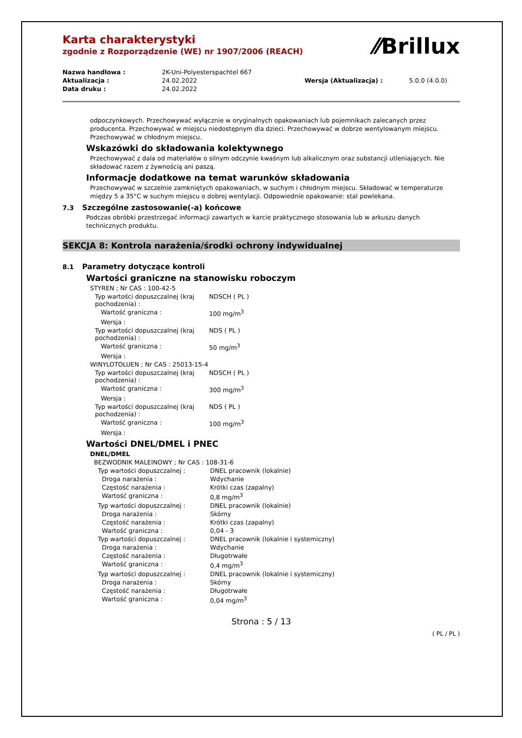⁄⁄Brillux
Karta charakterystyki
zgodnie z Rozporządzenie (WE) nr 1907/2006 (REACH)
| Nazwa handlowa : | 2K-Uni-Polyesterspachtel 667 | | |
| Aktualizacja : | 24.02.2022 | Wersja (Aktualizacja) : | 5.0.0 (4.0.0) |
| Data druku : | 24.02.2022 | | |
odpoczynkowych. Przechowywać wyłącznie w oryginalnych opakowaniach lub pojemnikach zalecanych przez producenta. Przechowywać w miejscu niedostępnym dla dzieci. Przechowywać w dobrze wentylowanym miejscu. Przechowywać w chłodnym miejscu.
Wskazówki do składowania kolektywnego
Przechowywać z dala od materiałów o silnym odczynie kwaśnym lub alkalicznym oraz substancji utleniających. Nie składować razem z żywnością ani paszą.
Informacje dodatkowe na temat warunków składowania
Przechowywać w szczelnie zamkniętych opakowaniach, w suchym i chłodnym miejscu. Składować w temperaturze między 5 a 35°C w suchym miejscu o dobrej wentylacji. Odpowiednie opakowanie: stal powlekana.
7.3 Szczególne zastosowanie(-a) końcowe
Podczas obróbki przestrzegać informacji zawartych w karcie praktycznego stosowania lub w arkuszu danych technicznych produktu.
SEKCJA 8: Kontrola narażenia/środki ochrony indywidualnej
8.1 Parametry dotyczące kontroli
Wartości graniczne na stanowisku roboczym
| STYREN ; Nr CAS : 100-42-5 | |
| Typ wartości dopuszczalnej (kraj pochodzenia) : | NDSCH ( PL ) |
| Wartość graniczna : | 100 mg/m<sup>3</sup> |
| Wersja : | |
| Typ wartości dopuszczalnej (kraj pochodzenia) : | NDS ( PL ) |
| Wartość graniczna : | 50 mg/m<sup>3</sup> |
| Wersja : | |
| WINYLOTOLUEN ; Nr CAS : 25013-15-4 | |
| Typ wartości dopuszczalnej (kraj pochodzenia) : | NDSCH ( PL ) |
| Wartość graniczna : | 300 mg/m<sup>3</sup> |
| Wersja : | |
| Typ wartości dopuszczalnej (kraj pochodzenia) : | NDS ( PL ) |
| Wartość graniczna : | 100 mg/m<sup>3</sup> |
| Wersja : | |
Wartości DNEL/DMEL i PNEC
DNEL/DMEL
| BEZWODNIK MALEINOWY ; Nr CAS : 108-31-6 | |
| Typ wartości dopuszczalnej : | DNEL pracownik (lokalnie) |
| Droga narażenia : | Wdychanie |
| Częstość narażenia : | Krótki czas (zapalny) |
| Wartość graniczna : | 0,8 mg/m<sup>3</sup> |
| Typ wartości dopuszczalnej : | DNEL pracownik (lokalnie) |
| Droga narażenia : | Skórny |
| Częstość narażenia : | Krótki czas (zapalny) |
| Wartość graniczna : | 0,04 - 3 |
| Typ wartości dopuszczalnej : | DNEL pracownik (lokalnie i systemiczny) |
| Droga narażenia : | Wdychanie |
| Częstość narażenia : | Długotrwałe |
| Wartość graniczna : | 0,4 mg/m<sup>3</sup> |
| Typ wartości dopuszczalnej : | DNEL pracownik (lokalnie i systemiczny) |
| Droga narażenia : | Skórny |
| Częstość narażenia : | Długotrwałe |
| Wartość graniczna : | 0,04 mg/m<sup>3</sup> |
Strona : 5 / 13
( PL / PL )